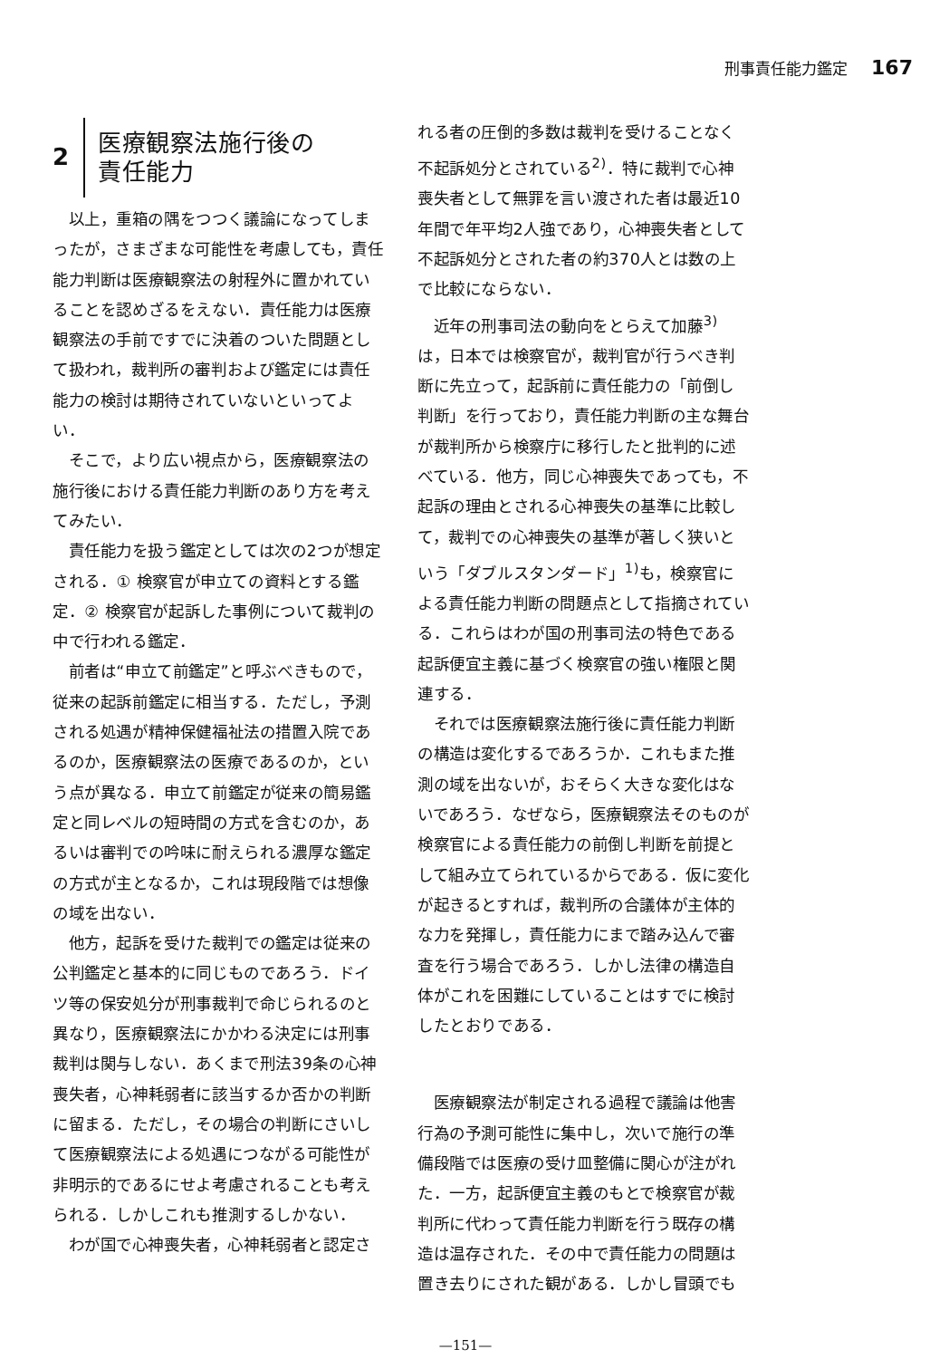刑事責任能力鑑定 167
2 医療観察法施行後の
責任能力
以上，重箱の隅をつつく議論になってしまったが，さまざまな可能性を考慮しても，責任能力判断は医療観察法の射程外に置かれていることを認めざるをえない．責任能力は医療観察法の手前ですでに決着のついた問題として扱われ，裁判所の審判および鑑定には責任能力の検討は期待されていないといってよい．
そこで，より広い視点から，医療観察法の施行後における責任能力判断のあり方を考えてみたい．
責任能力を扱う鑑定としては次の2つが想定される．① 検察官が申立ての資料とする鑑定．② 検察官が起訴した事例について裁判の中で行われる鑑定．
前者は“申立て前鑑定”と呼ぶべきもので，従来の起訴前鑑定に相当する．ただし，予測される処遇が精神保健福祉法の措置入院であるのか，医療観察法の医療であるのか，という点が異なる．申立て前鑑定が従来の簡易鑑定と同レベルの短時間の方式を含むのか，あるいは審判での吟味に耐えられる濃厚な鑑定の方式が主となるか，これは現段階では想像の域を出ない．
他方，起訴を受けた裁判での鑑定は従来の公判鑑定と基本的に同じものであろう．ドイツ等の保安処分が刑事裁判で命じられるのと異なり，医療観察法にかかわる決定には刑事裁判は関与しない．あくまで刑法39条の心神喪失者，心神耗弱者に該当するか否かの判断に留まる．ただし，その場合の判断にさいして医療観察法による処遇につながる可能性が非明示的であるにせよ考慮されることも考えられる．しかしこれも推測するしかない．
わが国で心神喪失者，心神耗弱者と認定さ
れる者の圧倒的多数は裁判を受けることなく不起訴処分とされている<sup>2)</sup>．特に裁判で心神喪失者として無罪を言い渡された者は最近10年間で年平均2人強であり，心神喪失者として不起訴処分とされた者の約370人とは数の上で比較にならない．
近年の刑事司法の動向をとらえて加藤<sup>3)</sup>は，日本では検察官が，裁判官が行うべき判断に先立って，起訴前に責任能力の「前倒し判断」を行っており，責任能力判断の主な舞台が裁判所から検察庁に移行したと批判的に述べている．他方，同じ心神喪失であっても，不起訴の理由とされる心神喪失の基準に比較して，裁判での心神喪失の基準が著しく狭いという「ダブルスタンダード」<sup>1)</sup>も，検察官による責任能力判断の問題点として指摘されている．これらはわが国の刑事司法の特色である起訴便宜主義に基づく検察官の強い権限と関連する．
それでは医療観察法施行後に責任能力判断の構造は変化するであろうか．これもまた推測の域を出ないが，おそらく大きな変化はないであろう．なぜなら，医療観察法そのものが検察官による責任能力の前倒し判断を前提として組み立てられているからである．仮に変化が起きるとすれば，裁判所の合議体が主体的な力を発揮し，責任能力にまで踏み込んで審査を行う場合であろう．しかし法律の構造自体がこれを困難にしていることはすでに検討したとおりである．
医療観察法が制定される過程で議論は他害行為の予測可能性に集中し，次いで施行の準備段階では医療の受け皿整備に関心が注がれた．一方，起訴便宜主義のもとで検察官が裁判所に代わって責任能力判断を行う既存の構造は温存された．その中で責任能力の問題は置き去りにされた観がある．しかし冒頭でも
—151—